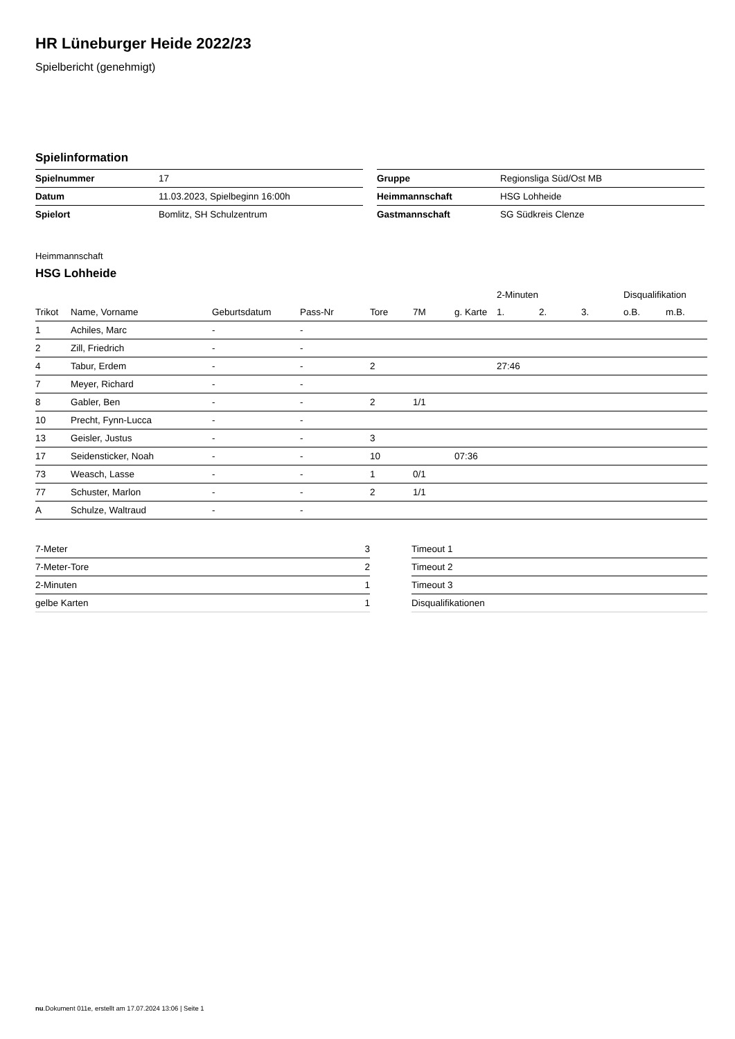HR Lüneburger Heide 2022/23
Spielbericht (genehmigt)
Spielinformation
| Spielnummer | 17 |
| Datum | 11.03.2023, Spielbeginn 16:00h |
| Spielort | Bomlitz, SH Schulzentrum |
| Gruppe | Regionsliga Süd/Ost MB |
| Heimmannschaft | HSG Lohheide |
| Gastmannschaft | SG Südkreis Clenze |
Heimmannschaft
HSG Lohheide
| | | | | | | | 2-Minuten | | | Disqualifikation | |
| --- | --- | --- | --- | --- | --- | --- | --- | --- | --- | --- | --- |
| Trikot | Name, Vorname | Geburtsdatum | Pass-Nr | Tore | 7M | g. Karte | 1. | 2. | 3. | o.B. | m.B. |
| 1 | Achiles, Marc | - | - | | | | | | | | |
| 2 | Zill, Friedrich | - | - | | | | | | | | |
| 4 | Tabur, Erdem | - | - | 2 | | | 27:46 | | | | |
| 7 | Meyer, Richard | - | - | | | | | | | | |
| 8 | Gabler, Ben | - | - | 2 | 1/1 | | | | | | |
| 10 | Precht, Fynn-Lucca | - | - | | | | | | | | |
| 13 | Geisler, Justus | - | - | 3 | | | | | | | |
| 17 | Seidensticker, Noah | - | - | 10 | | 07:36 | | | | | |
| 73 | Weasch, Lasse | - | - | 1 | 0/1 | | | | | | |
| 77 | Schuster, Marlon | - | - | 2 | 1/1 | | | | | | |
| A | Schulze, Waltraud | - | - | | | | | | | | |
| 7-Meter | 3 |
| 7-Meter-Tore | 2 |
| 2-Minuten | 1 |
| gelbe Karten | 1 |
| Timeout 1 |
| Timeout 2 |
| Timeout 3 |
| Disqualifikationen |
nu.Dokument 011e, erstellt am 17.07.2024 13:06 | Seite 1